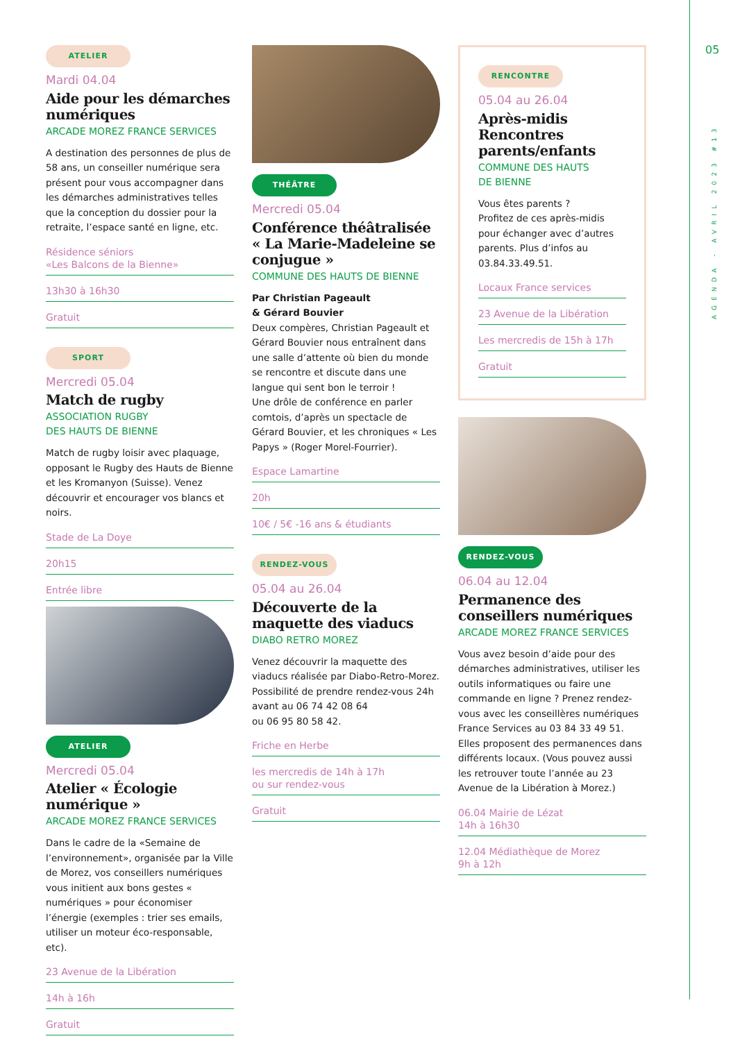ATELIER
Mardi 04.04
Aide pour les démarches numériques
ARCADE MOREZ FRANCE SERVICES
A destination des personnes de plus de 58 ans, un conseiller numérique sera présent pour vous accompagner dans les démarches administratives telles que la conception du dossier pour la retraite, l’espace santé en ligne, etc.
Résidence séniors
«Les Balcons de la Bienne»
13h30 à 16h30
Gratuit
SPORT
Mercredi 05.04
Match de rugby
ASSOCIATION RUGBY
DES HAUTS DE BIENNE
Match de rugby loisir avec plaquage, opposant le Rugby des Hauts de Bienne et les Kromanyon (Suisse). Venez découvrir et encourager vos blancs et noirs.
Stade de La Doye
20h15
Entrée libre
ATELIER
Mercredi 05.04
Atelier « Écologie numérique »
ARCADE MOREZ FRANCE SERVICES
Dans le cadre de la «Semaine de l’environnement», organisée par la Ville de Morez, vos conseillers numériques vous initient aux bons gestes « numériques » pour économiser l’énergie (exemples : trier ses emails, utiliser un moteur éco-responsable, etc).
23 Avenue de la Libération
14h à 16h
Gratuit
THÉÂTRE
Mercredi 05.04
Conférence théâtralisée « La Marie-Madeleine se conjugue »
COMMUNE DES HAUTS DE BIENNE
Par Christian Pageault
& Gérard Bouvier
Deux compères, Christian Pageault et Gérard Bouvier nous entraînent dans une salle d’attente où bien du monde se rencontre et discute dans une langue qui sent bon le terroir !
Une drôle de conférence en parler comtois, d’après un spectacle de Gérard Bouvier, et les chroniques « Les Papys » (Roger Morel-Fourrier).
Espace Lamartine
20h
10€ / 5€ -16 ans & étudiants
RENDEZ-VOUS
05.04 au 26.04
Découverte de la maquette des viaducs
DIABO RETRO MOREZ
Venez découvrir la maquette des viaducs réalisée par Diabo-Retro-Morez. Possibilité de prendre rendez-vous 24h avant au 06 74 42 08 64
ou 06 95 80 58 42.
Friche en Herbe
les mercredis de 14h à 17h
ou sur rendez-vous
Gratuit
RENCONTRE
05.04 au 26.04
Après-midis Rencontres parents/enfants
COMMUNE DES HAUTS
DE BIENNE
Vous êtes parents ?
Profitez de ces après-midis pour échanger avec d’autres parents. Plus d’infos au 03.84.33.49.51.
Locaux France services
23 Avenue de la Libération
Les mercredis de 15h à 17h
Gratuit
RENDEZ-VOUS
06.04 au 12.04
Permanence des conseillers numériques
ARCADE MOREZ FRANCE SERVICES
Vous avez besoin d’aide pour des démarches administratives, utiliser les outils informatiques ou faire une commande en ligne ? Prenez rendez-vous avec les conseillères numériques France Services au 03 84 33 49 51. Elles proposent des permanences dans différents locaux. (Vous pouvez aussi les retrouver toute l’année au 23 Avenue de la Libération à Morez.)
06.04 Mairie de Lézat
14h à 16h30
12.04 Médiathèque de Morez
9h à 12h
05
AGENDA - AVRIL 2023 #13